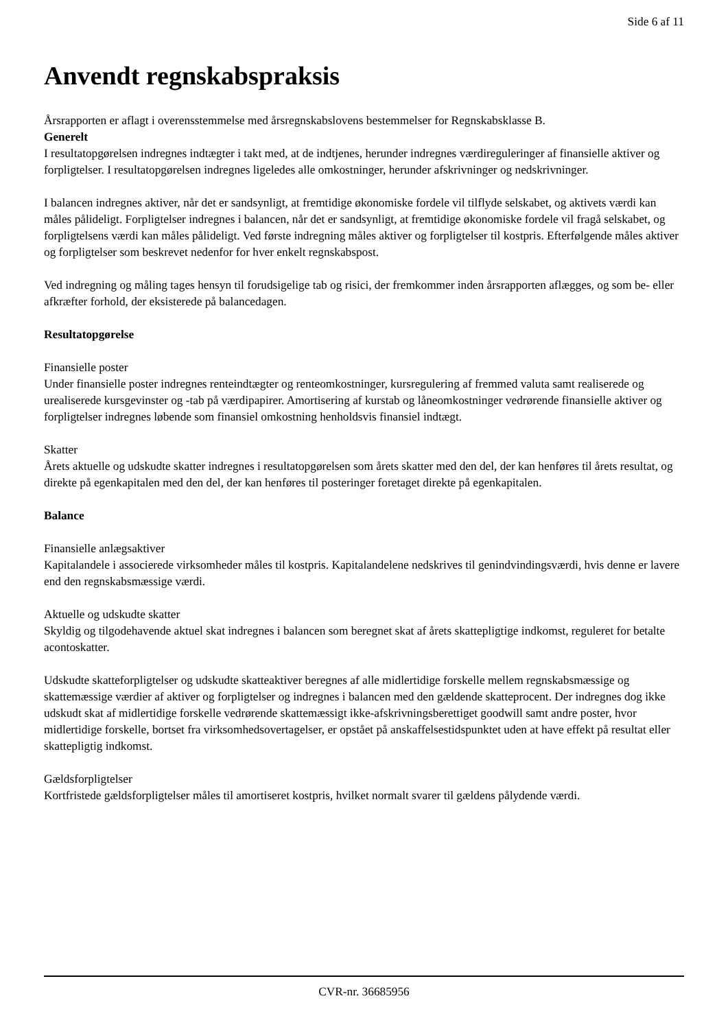Side 6 af 11
Anvendt regnskabspraksis
Årsrapporten er aflagt i overensstemmelse med årsregnskabslovens bestemmelser for Regnskabsklasse B.
Generelt
I resultatopgørelsen indregnes indtægter i takt med, at de indtjenes, herunder indregnes værdireguleringer af finansielle aktiver og forpligtelser. I resultatopgørelsen indregnes ligeledes alle omkostninger, herunder afskrivninger og nedskrivninger.
I balancen indregnes aktiver, når det er sandsynligt, at fremtidige økonomiske fordele vil tilflyde selskabet, og aktivets værdi kan måles pålideligt. Forpligtelser indregnes i balancen, når det er sandsynligt, at fremtidige økonomiske fordele vil fragå selskabet, og forpligtelsens værdi kan måles pålideligt. Ved første indregning måles aktiver og forpligtelser til kostpris. Efterfølgende måles aktiver og forpligtelser som beskrevet nedenfor for hver enkelt regnskabspost.
Ved indregning og måling tages hensyn til forudsigelige tab og risici, der fremkommer inden årsrapporten aflægges, og som be- eller afkræfter forhold, der eksisterede på balancedagen.
Resultatopgørelse
Finansielle poster
Under finansielle poster indregnes renteindtægter og renteomkostninger, kursregulering af fremmed valuta samt realiserede og urealiserede kursgevinster og -tab på værdipapirer. Amortisering af kurstab og låneomkostninger vedrørende finansielle aktiver og forpligtelser indregnes løbende som finansiel omkostning henholdsvis finansiel indtægt.
Skatter
Årets aktuelle og udskudte skatter indregnes i resultatopgørelsen som årets skatter med den del, der kan henføres til årets resultat, og direkte på egenkapitalen med den del, der kan henføres til posteringer foretaget direkte på egenkapitalen.
Balance
Finansielle anlægsaktiver
Kapitalandele i associerede virksomheder måles til kostpris. Kapitalandelene nedskrives til genindvindingsværdi, hvis denne er lavere end den regnskabsmæssige værdi.
Aktuelle og udskudte skatter
Skyldig og tilgodehavende aktuel skat indregnes i balancen som beregnet skat af årets skattepligtige indkomst, reguleret for betalte acontoskatter.
Udskudte skatteforpligtelser og udskudte skatteaktiver beregnes af alle midlertidige forskelle mellem regnskabsmæssige og skattemæssige værdier af aktiver og forpligtelser og indregnes i balancen med den gældende skatteprocent. Der indregnes dog ikke udskudt skat af midlertidige forskelle vedrørende skattemæssigt ikke-afskrivningsberettiget goodwill samt andre poster, hvor midlertidige forskelle, bortset fra virksomhedsovertagelser, er opstået på anskaffelsestidspunktet uden at have effekt på resultat eller skattepligtig indkomst.
Gældsforpligtelser
Kortfristede gældsforpligtelser måles til amortiseret kostpris, hvilket normalt svarer til gældens pålydende værdi.
CVR-nr. 36685956